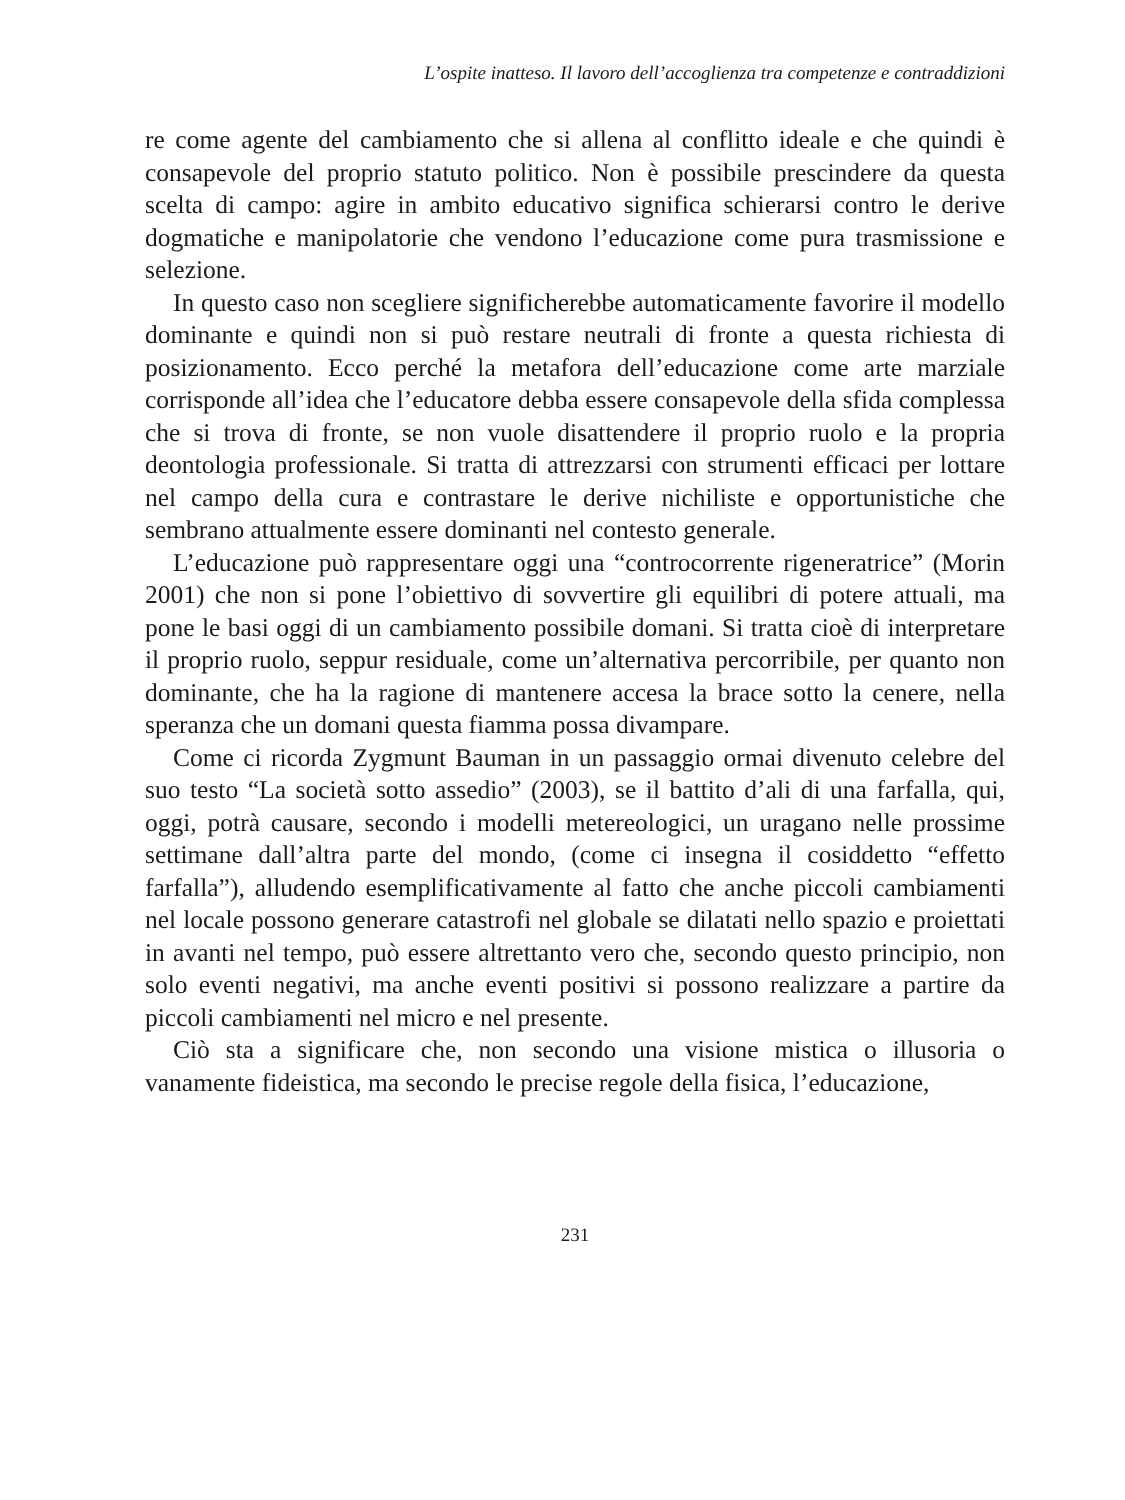L’ospite inatteso. Il lavoro dell’accoglienza tra competenze e contraddizioni
re come agente del cambiamento che si allena al conflitto ideale e che quindi è consapevole del proprio statuto politico. Non è possibile prescindere da questa scelta di campo: agire in ambito educativo significa schierarsi contro le derive dogmatiche e manipolatorie che vendono l’educazione come pura trasmissione e selezione.
In questo caso non scegliere significherebbe automaticamente favorire il modello dominante e quindi non si può restare neutrali di fronte a questa richiesta di posizionamento. Ecco perché la metafora dell’educazione come arte marziale corrisponde all’idea che l’educatore debba essere consapevole della sfida complessa che si trova di fronte, se non vuole disattendere il proprio ruolo e la propria deontologia professionale. Si tratta di attrezzarsi con strumenti efficaci per lottare nel campo della cura e contrastare le derive nichiliste e opportunistiche che sembrano attualmente essere dominanti nel contesto generale.
L’educazione può rappresentare oggi una “controcorrente rigeneratrice” (Morin 2001) che non si pone l’obiettivo di sovvertire gli equilibri di potere attuali, ma pone le basi oggi di un cambiamento possibile domani. Si tratta cioè di interpretare il proprio ruolo, seppur residuale, come un’alternativa percorribile, per quanto non dominante, che ha la ragione di mantenere accesa la brace sotto la cenere, nella speranza che un domani questa fiamma possa divampare.
Come ci ricorda Zygmunt Bauman in un passaggio ormai divenuto celebre del suo testo “La società sotto assedio” (2003), se il battito d’ali di una farfalla, qui, oggi, potrà causare, secondo i modelli metereologici, un uragano nelle prossime settimane dall’altra parte del mondo, (come ci insegna il cosiddetto “effetto farfalla”), alludendo esemplificativamente al fatto che anche piccoli cambiamenti nel locale possono generare catastrofi nel globale se dilatati nello spazio e proiettati in avanti nel tempo, può essere altrettanto vero che, secondo questo principio, non solo eventi negativi, ma anche eventi positivi si possono realizzare a partire da piccoli cambiamenti nel micro e nel presente.
Ciò sta a significare che, non secondo una visione mistica o illusoria o vanamente fideistica, ma secondo le precise regole della fisica, l’educazione,
231